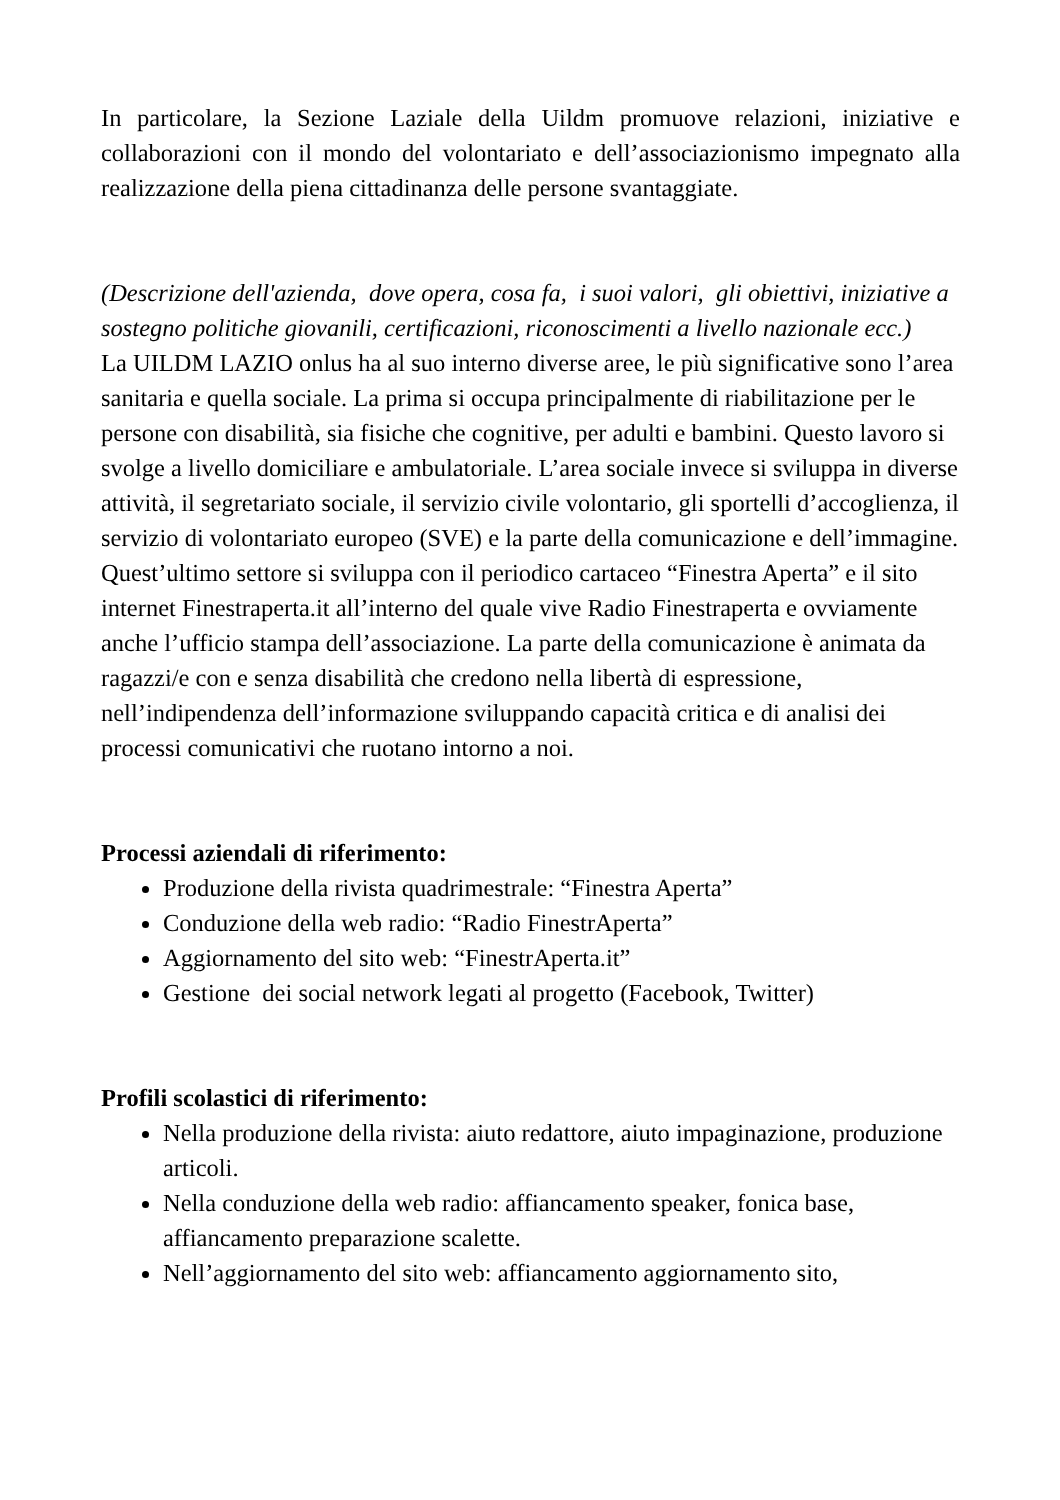In particolare, la Sezione Laziale della Uildm promuove relazioni, iniziative e collaborazioni con il mondo del volontariato e dell’associazionismo impegnato alla realizzazione della piena cittadinanza delle persone svantaggiate.
(Descrizione dell'azienda, dove opera, cosa fa, i suoi valori, gli obiettivi, iniziative a sostegno politiche giovanili, certificazioni, riconoscimenti a livello nazionale ecc.)
La UILDM LAZIO onlus ha al suo interno diverse aree, le più significative sono l’area sanitaria e quella sociale. La prima si occupa principalmente di riabilitazione per le persone con disabilità, sia fisiche che cognitive, per adulti e bambini. Questo lavoro si svolge a livello domiciliare e ambulatoriale. L’area sociale invece si sviluppa in diverse attività, il segretariato sociale, il servizio civile volontario, gli sportelli d’accoglienza, il servizio di volontariato europeo (SVE) e la parte della comunicazione e dell’immagine. Quest’ultimo settore si sviluppa con il periodico cartaceo “Finestra Aperta” e il sito internet Finestraperta.it all’interno del quale vive Radio Finestraperta e ovviamente anche l’ufficio stampa dell’associazione. La parte della comunicazione è animata da ragazzi/e con e senza disabilità che credono nella libertà di espressione, nell’indipendenza dell’informazione sviluppando capacità critica e di analisi dei processi comunicativi che ruotano intorno a noi.
Processi aziendali di riferimento:
Produzione della rivista quadrimestrale: “Finestra Aperta”
Conduzione della web radio: “Radio FinestrAperta”
Aggiornamento del sito web: “FinestrAperta.it”
Gestione dei social network legati al progetto (Facebook, Twitter)
Profili scolastici di riferimento:
Nella produzione della rivista: aiuto redattore, aiuto impaginazione, produzione articoli.
Nella conduzione della web radio: affiancamento speaker, fonica base, affiancamento preparazione scalette.
Nell’aggiornamento del sito web: affiancamento aggiornamento sito,